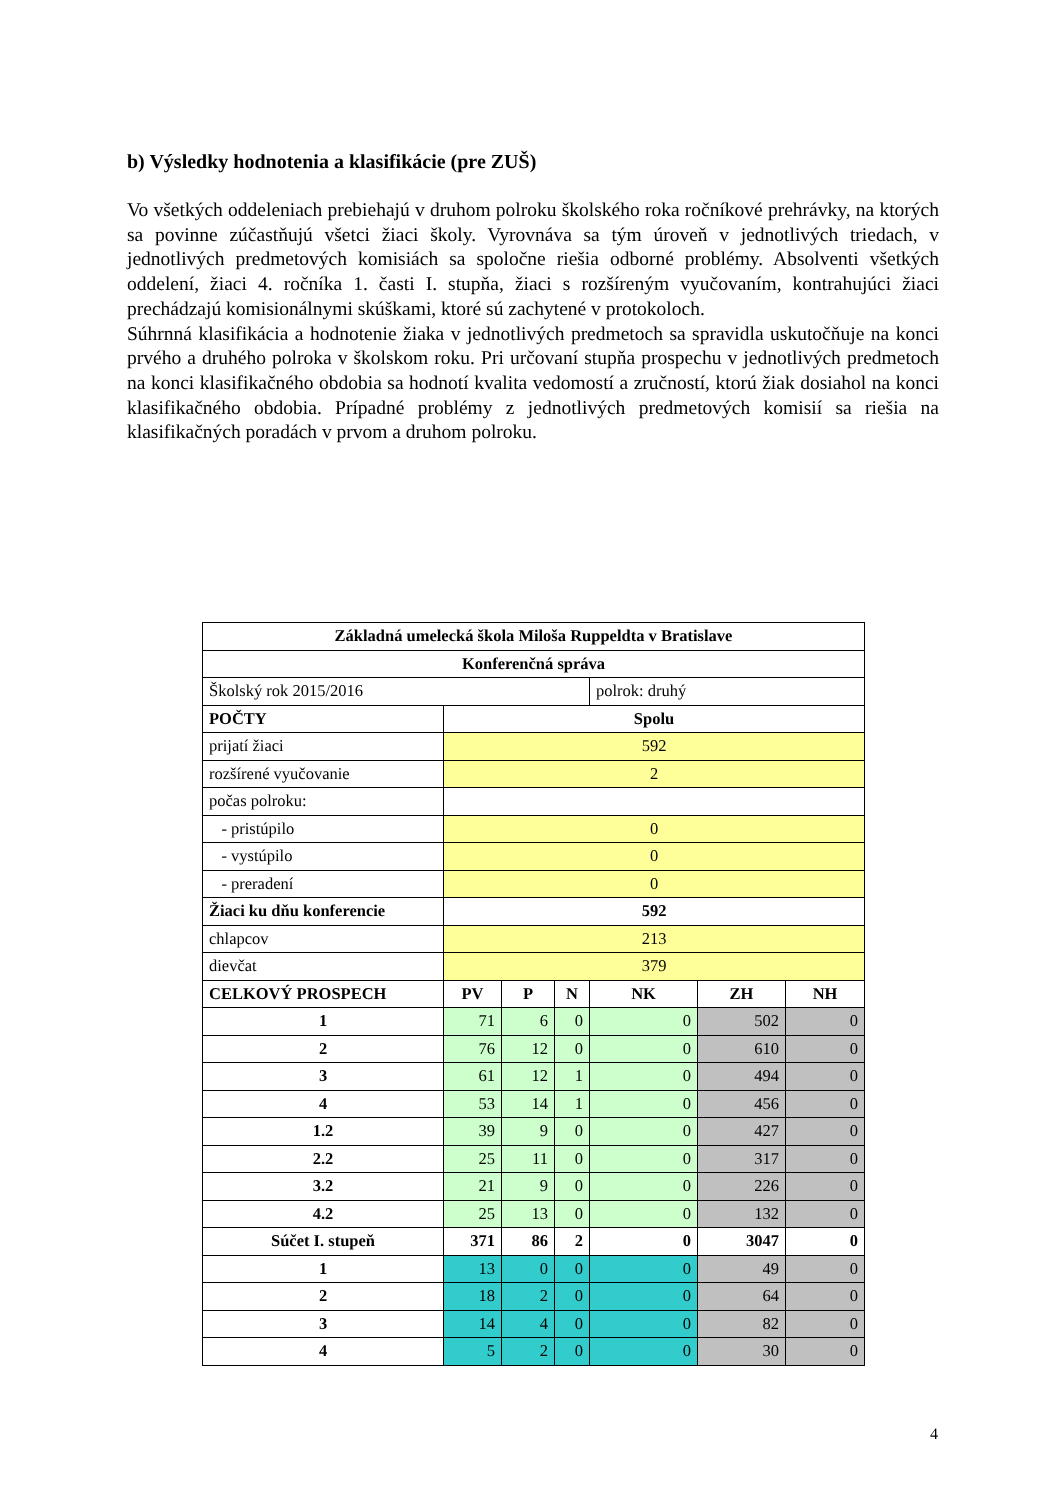b) Výsledky hodnotenia a klasifikácie (pre ZUŠ)
Vo všetkých oddeleniach prebiehajú v druhom polroku školského roka ročníkové prehrávky, na ktorých sa povinne zúčastňujú všetci žiaci školy. Vyrovnáva sa tým úroveň v jednotlivých triedach, v jednotlivých predmetových komisiách sa spoločne riešia odborné problémy. Absolventi všetkých oddelení, žiaci 4. ročníka 1. časti I. stupňa, žiaci s rozšíreným vyučovaním, kontrahujúci žiaci prechádzajú komisionálnymi skúškami, ktoré sú zachytené v protokoloch.
Súhrnná klasifikácia a hodnotenie žiaka v jednotlivých predmetoch sa spravidla uskutočňuje na konci prvého a druhého polroka v školskom roku. Pri určovaní stupňa prospechu v jednotlivých predmetoch na konci klasifikačného obdobia sa hodnotí kvalita vedomostí a zručností, ktorú žiak dosiahol na konci klasifikačného obdobia. Prípadné problémy z jednotlivých predmetových komisií sa riešia na klasifikačných poradách v prvom a druhom polroku.
| Základná umelecká škola Miloša Ruppeldta v Bratislave | | | | | | |
| --- | --- | --- | --- | --- | --- | --- |
| Konferenčná správa | | | | | | |
| Školský rok 2015/2016 | | | | polrok: druhý | | |
| POČTY | Spolu | | | | | |
| prijatí žiaci | 592 | | | | | |
| rozšírené vyučovanie | 2 | | | | | |
| počas polroku: | | | | | | |
| - pristúpilo | 0 | | | | | |
| - vystúpilo | 0 | | | | | |
| - preradení | 0 | | | | | |
| Žiaci ku dňu konferencie | 592 | | | | | |
| chlapcov | 213 | | | | | |
| dievčat | 379 | | | | | |
| CELKOVÝ PROSPECH | PV | P | N | NK | ZH | NH |
| 1 | 71 | 6 | 0 | 0 | 502 | 0 |
| 2 | 76 | 12 | 0 | 0 | 610 | 0 |
| 3 | 61 | 12 | 1 | 0 | 494 | 0 |
| 4 | 53 | 14 | 1 | 0 | 456 | 0 |
| 1.2 | 39 | 9 | 0 | 0 | 427 | 0 |
| 2.2 | 25 | 11 | 0 | 0 | 317 | 0 |
| 3.2 | 21 | 9 | 0 | 0 | 226 | 0 |
| 4.2 | 25 | 13 | 0 | 0 | 132 | 0 |
| Súčet I. stupeň | 371 | 86 | 2 | 0 | 3047 | 0 |
| 1 | 13 | 0 | 0 | 0 | 49 | 0 |
| 2 | 18 | 2 | 0 | 0 | 64 | 0 |
| 3 | 14 | 4 | 0 | 0 | 82 | 0 |
| 4 | 5 | 2 | 0 | 0 | 30 | 0 |
4